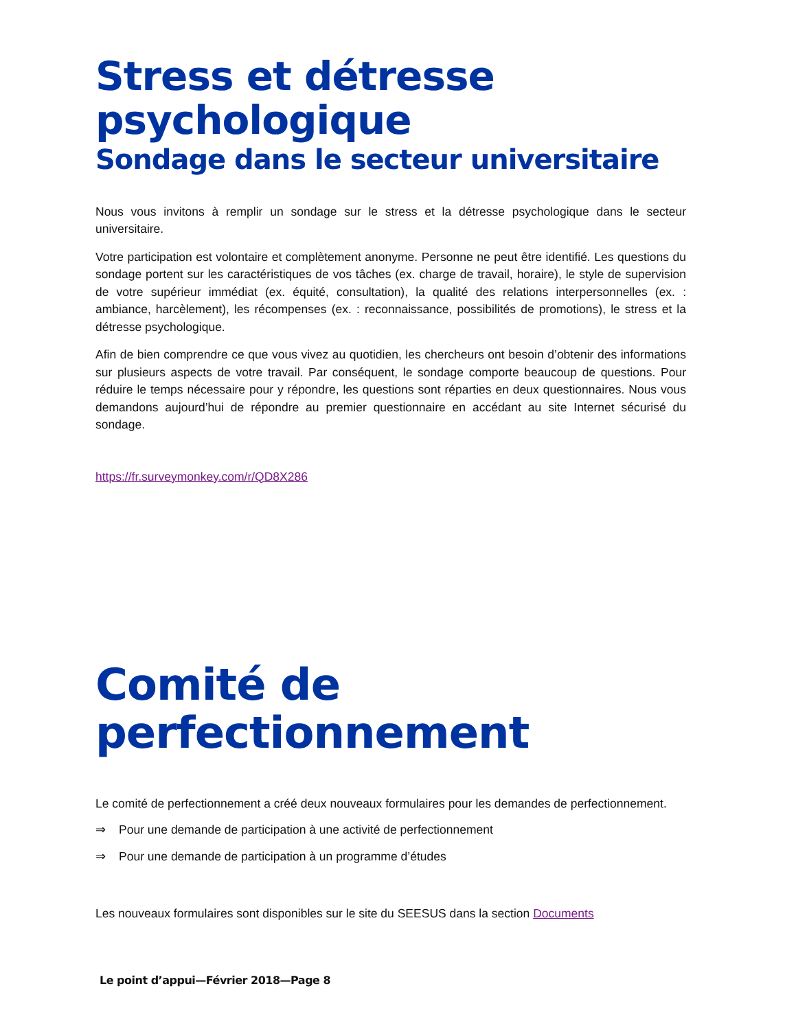Stress et détresse psychologique
Sondage dans le secteur universitaire
Nous vous invitons à remplir un sondage sur le stress et la détresse psychologique dans le secteur universitaire.
Votre participation est volontaire et complètement anonyme. Personne ne peut être identifié. Les questions du sondage portent sur les caractéristiques de vos tâches (ex. charge de travail, horaire), le style de supervision de votre supérieur immédiat (ex. équité, consultation), la qualité des relations interpersonnelles (ex. : ambiance, harcèlement), les récompenses (ex. : reconnaissance, possibilités de promotions), le stress et la détresse psychologique.
Afin de bien comprendre ce que vous vivez au quotidien, les chercheurs ont besoin d’obtenir des informations sur plusieurs aspects de votre travail. Par conséquent, le sondage comporte beaucoup de questions. Pour réduire le temps nécessaire pour y répondre, les questions sont réparties en deux questionnaires. Nous vous demandons aujourd’hui de répondre au premier questionnaire en accédant au site Internet sécurisé du sondage.
https://fr.surveymonkey.com/r/QD8X286
Comité de perfectionnement
Le comité de perfectionnement a créé deux nouveaux formulaires pour les demandes de perfectionnement.
⇒ Pour une demande de participation à une activité de perfectionnement
⇒ Pour une demande de participation à un programme d’études
Les nouveaux formulaires sont disponibles sur le site du SEESUS dans la section Documents
Le point d’appui—Février 2018—Page 8